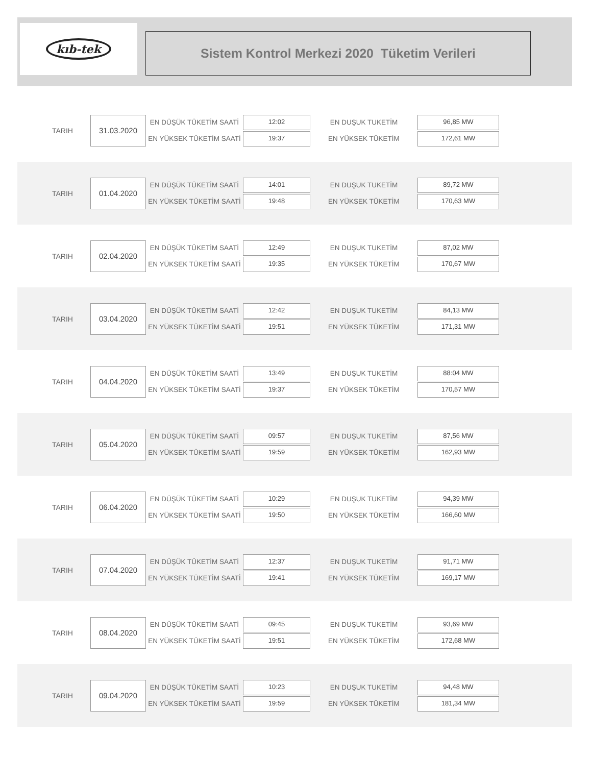kıb-tek
Sistem Kontrol Merkezi 2020 Tüketim Verileri
TARIH
31.03.2020
EN DÜŞÜK TÜKETİM SAATİ
EN YÜKSEK TÜKETİM SAATİ
12:02
19:37
EN DUŞUK TUKETİM
EN YÜKSEK TÜKETİM
96,85 MW
172,61 MW
TARIH
01.04.2020
EN DÜŞÜK TÜKETİM SAATİ
EN YÜKSEK TÜKETİM SAATİ
14:01
19:48
EN DUŞUK TUKETİM
EN YÜKSEK TÜKETİM
89,72 MW
170,63 MW
TARIH
02.04.2020
EN DÜŞÜK TÜKETİM SAATİ
EN YÜKSEK TÜKETİM SAATİ
12:49
19:35
EN DUŞUK TUKETİM
EN YÜKSEK TÜKETİM
87,02 MW
170,67 MW
TARIH
03.04.2020
EN DÜŞÜK TÜKETİM SAATİ
EN YÜKSEK TÜKETİM SAATİ
12:42
19:51
EN DUŞUK TUKETİM
EN YÜKSEK TÜKETİM
84,13 MW
171,31 MW
TARIH
04.04.2020
EN DÜŞÜK TÜKETİM SAATİ
EN YÜKSEK TÜKETİM SAATİ
13:49
19:37
EN DUŞUK TUKETİM
EN YÜKSEK TÜKETİM
88:04 MW
170,57 MW
TARIH
05.04.2020
EN DÜŞÜK TÜKETİM SAATİ
EN YÜKSEK TÜKETİM SAATİ
09:57
19:59
EN DUŞUK TUKETİM
EN YÜKSEK TÜKETİM
87,56 MW
162,93 MW
TARIH
06.04.2020
EN DÜŞÜK TÜKETİM SAATİ
EN YÜKSEK TÜKETİM SAATİ
10:29
19:50
EN DUŞUK TUKETİM
EN YÜKSEK TÜKETİM
94,39 MW
166,60 MW
TARIH
07.04.2020
EN DÜŞÜK TÜKETİM SAATİ
EN YÜKSEK TÜKETİM SAATİ
12:37
19:41
EN DUŞUK TUKETİM
EN YÜKSEK TÜKETİM
91,71 MW
169,17 MW
TARIH
08.04.2020
EN DÜŞÜK TÜKETİM SAATİ
EN YÜKSEK TÜKETİM SAATİ
09:45
19:51
EN DUŞUK TUKETİM
EN YÜKSEK TÜKETİM
93,69 MW
172,68 MW
TARIH
09.04.2020
EN DÜŞÜK TÜKETİM SAATİ
EN YÜKSEK TÜKETİM SAATİ
10:23
19:59
EN DUŞUK TUKETİM
EN YÜKSEK TÜKETİM
94,48 MW
181,34 MW